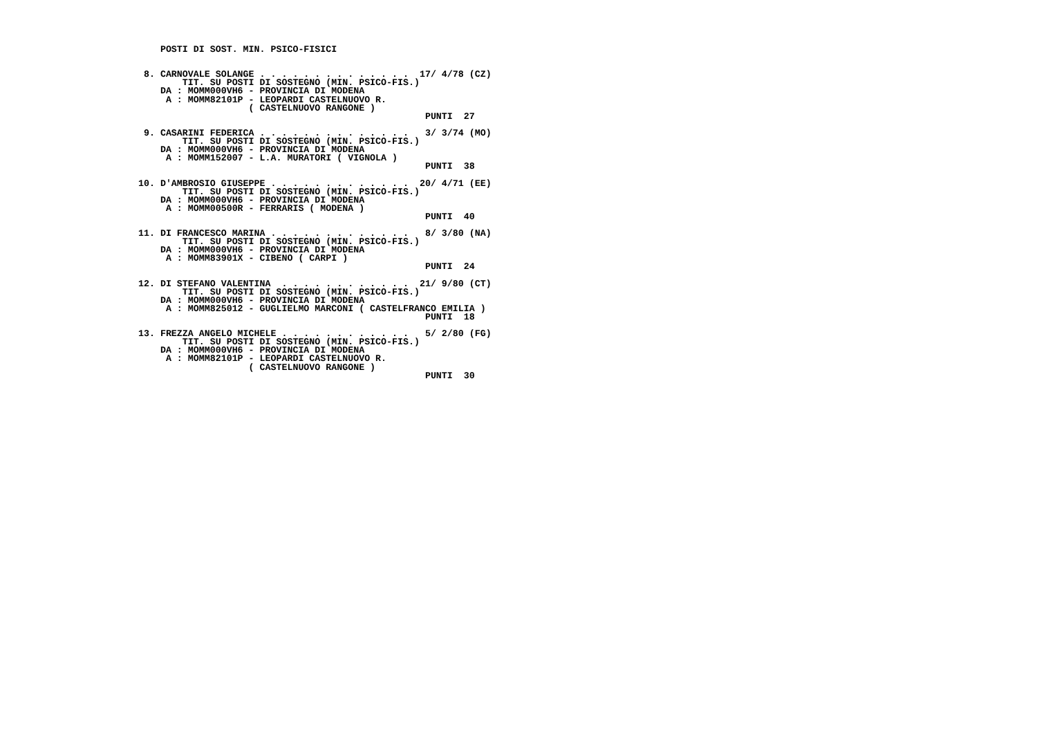POSTI DI SOST. MIN. PSICO-FISICI


  8. CARNOVALE SOLANGE . . . . . . . . . . . . . .  17/ 4/78 (CZ)
         TIT. SU POSTI DI SOSTEGNO (MIN. PSICO-FIS.)
     DA : MOMM000VH6 - PROVINCIA DI MODENA
      A : MOMM82101P - LEOPARDI CASTELNUOVO R.
                     ( CASTELNUOVO RANGONE )
                                                     PUNTI  27

  9. CASARINI FEDERICA . . . . . . . . . . . . . .   3/ 3/74 (MO)
         TIT. SU POSTI DI SOSTEGNO (MIN. PSICO-FIS.)
     DA : MOMM000VH6 - PROVINCIA DI MODENA
      A : MOMM152007 - L.A. MURATORI ( VIGNOLA )
                                                     PUNTI  38

 10. D'AMBROSIO GIUSEPPE . . . . . . . . . . . . .  20/ 4/71 (EE)
         TIT. SU POSTI DI SOSTEGNO (MIN. PSICO-FIS.)
     DA : MOMM000VH6 - PROVINCIA DI MODENA
      A : MOMM00500R - FERRARIS ( MODENA )
                                                     PUNTI  40

 11. DI FRANCESCO MARINA . . . . . . . . . . . . .   8/ 3/80 (NA)
         TIT. SU POSTI DI SOSTEGNO (MIN. PSICO-FIS.)
     DA : MOMM000VH6 - PROVINCIA DI MODENA
      A : MOMM83901X - CIBENO ( CARPI )
                                                     PUNTI  24

 12. DI STEFANO VALENTINA  . . . . . . . . . . . .  21/ 9/80 (CT)
         TIT. SU POSTI DI SOSTEGNO (MIN. PSICO-FIS.)
     DA : MOMM000VH6 - PROVINCIA DI MODENA
      A : MOMM825012 - GUGLIELMO MARCONI ( CASTELFRANCO EMILIA )
                                                     PUNTI  18

 13. FREZZA ANGELO MICHELE . . . . . . . . . . . .   5/ 2/80 (FG)
         TIT. SU POSTI DI SOSTEGNO (MIN. PSICO-FIS.)
     DA : MOMM000VH6 - PROVINCIA DI MODENA
      A : MOMM82101P - LEOPARDI CASTELNUOVO R.
                     ( CASTELNUOVO RANGONE )
                                                     PUNTI  30